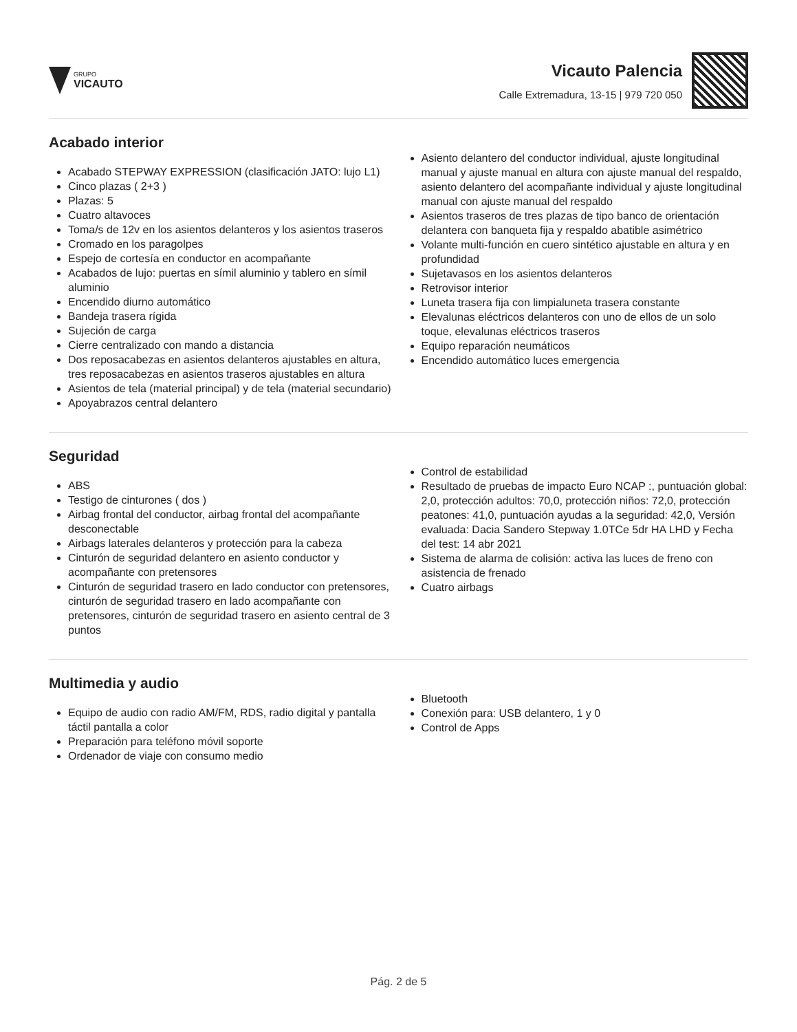GRUPO
VICAUTO
Vicauto Palencia
Calle Extremadura, 13-15 | 979 720 050
Acabado interior
Acabado STEPWAY EXPRESSION (clasificación JATO: lujo L1)
Cinco plazas ( 2+3 )
Plazas: 5
Cuatro altavoces
Toma/s de 12v en los asientos delanteros y los asientos traseros
Cromado en los paragolpes
Espejo de cortesía en conductor en acompañante
Acabados de lujo: puertas en símil aluminio y tablero en símil aluminio
Encendido diurno automático
Bandeja trasera rígida
Sujeción de carga
Cierre centralizado con mando a distancia
Dos reposacabezas en asientos delanteros ajustables en altura, tres reposacabezas en asientos traseros ajustables en altura
Asientos de tela (material principal) y de tela (material secundario)
Apoyabrazos central delantero
Asiento delantero del conductor individual, ajuste longitudinal manual y ajuste manual en altura con ajuste manual del respaldo, asiento delantero del acompañante individual y ajuste longitudinal manual con ajuste manual del respaldo
Asientos traseros de tres plazas de tipo banco de orientación delantera con banqueta fija y respaldo abatible asimétrico
Volante multi-función en cuero sintético ajustable en altura y en profundidad
Sujetavasos en los asientos delanteros
Retrovisor interior
Luneta trasera fija con limpialuneta trasera constante
Elevalunas eléctricos delanteros con uno de ellos de un solo toque, elevalunas eléctricos traseros
Equipo reparación neumáticos
Encendido automático luces emergencia
Seguridad
ABS
Testigo de cinturones ( dos )
Airbag frontal del conductor, airbag frontal del acompañante desconectable
Airbags laterales delanteros y protección para la cabeza
Cinturón de seguridad delantero en asiento conductor y acompañante con pretensores
Cinturón de seguridad trasero en lado conductor con pretensores, cinturón de seguridad trasero en lado acompañante con pretensores, cinturón de seguridad trasero en asiento central de 3 puntos
Control de estabilidad
Resultado de pruebas de impacto Euro NCAP :, puntuación global: 2,0, protección adultos: 70,0, protección niños: 72,0, protección peatones: 41,0, puntuación ayudas a la seguridad: 42,0, Versión evaluada: Dacia Sandero Stepway 1.0TCe 5dr HA LHD y Fecha del test: 14 abr 2021
Sistema de alarma de colisión: activa las luces de freno con asistencia de frenado
Cuatro airbags
Multimedia y audio
Equipo de audio con radio AM/FM, RDS, radio digital y pantalla táctil pantalla a color
Preparación para teléfono móvil soporte
Ordenador de viaje con consumo medio
Bluetooth
Conexión para: USB delantero, 1 y 0
Control de Apps
Pág. 2 de 5